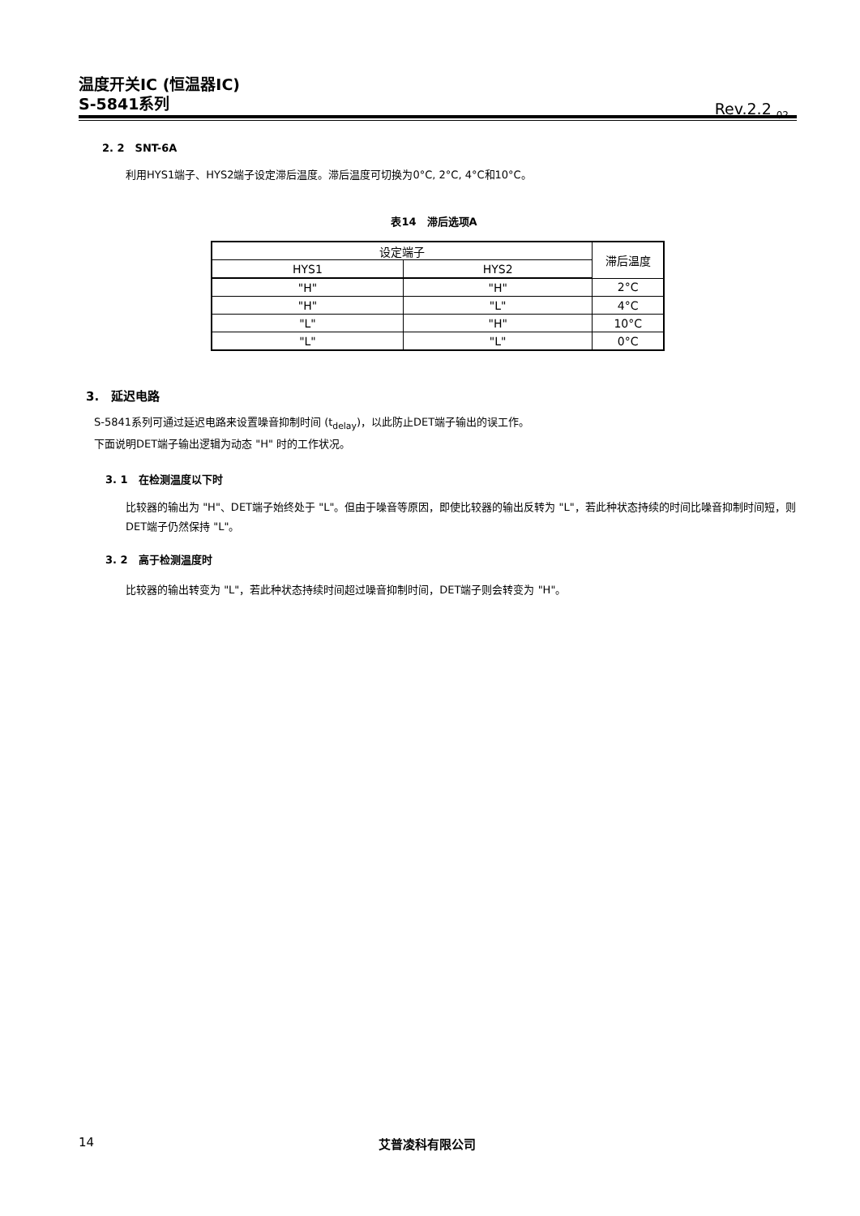温度开关IC (恒温器IC)
S-5841系列
Rev.2.2<sub>_02</sub>
2. 2　SNT-6A
利用HYS1端子、HYS2端子设定滞后温度。滞后温度可切换为0°C, 2°C, 4°C和10°C。
表14　滞后选项A
| 设定端子 | | 滞后温度 |
| --- | --- | --- |
| HYS1 | HYS2 | |
| "H" | "H" | 2°C |
| "H" | "L" | 4°C |
| "L" | "H" | 10°C |
| "L" | "L" | 0°C |
3.　延迟电路
S-5841系列可通过延迟电路来设置噪音抑制时间 (t<sub>delay</sub>)，以此防止DET端子输出的误工作。
下面说明DET端子输出逻辑为动态 "H" 时的工作状况。
3. 1　在检测温度以下时
比较器的输出为 "H"、DET端子始终处于 "L"。但由于噪音等原因，即使比较器的输出反转为 "L"，若此种状态持续的时间比噪音抑制时间短，则DET端子仍然保持 "L"。
3. 2　高于检测温度时
比较器的输出转变为 "L"，若此种状态持续时间超过噪音抑制时间，DET端子则会转变为 "H"。
14 艾普凌科有限公司